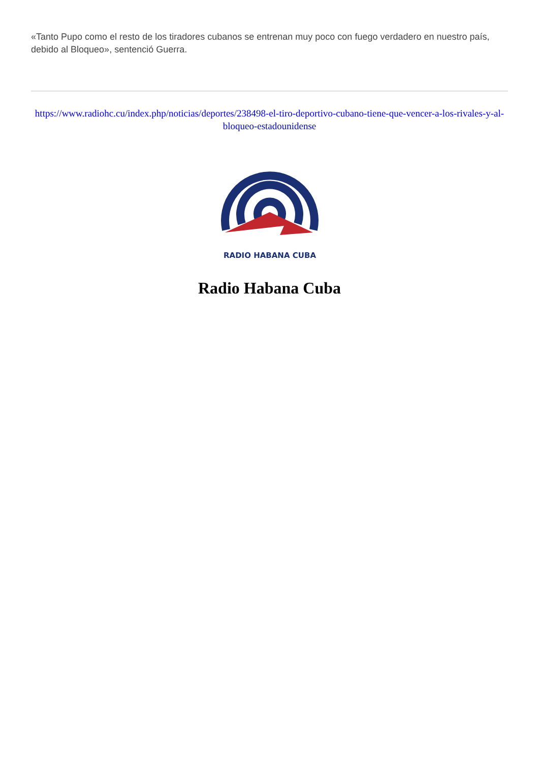«Tanto Pupo como el resto de los tiradores cubanos se entrenan muy poco con fuego verdadero en nuestro país, debido al Bloqueo», sentenció Guerra.
https://www.radiohc.cu/index.php/noticias/deportes/238498-el-tiro-deportivo-cubano-tiene-que-vencer-a-los-rivales-y-al-bloqueo-estadounidense
RADIO HABANA CUBA
Radio Habana Cuba